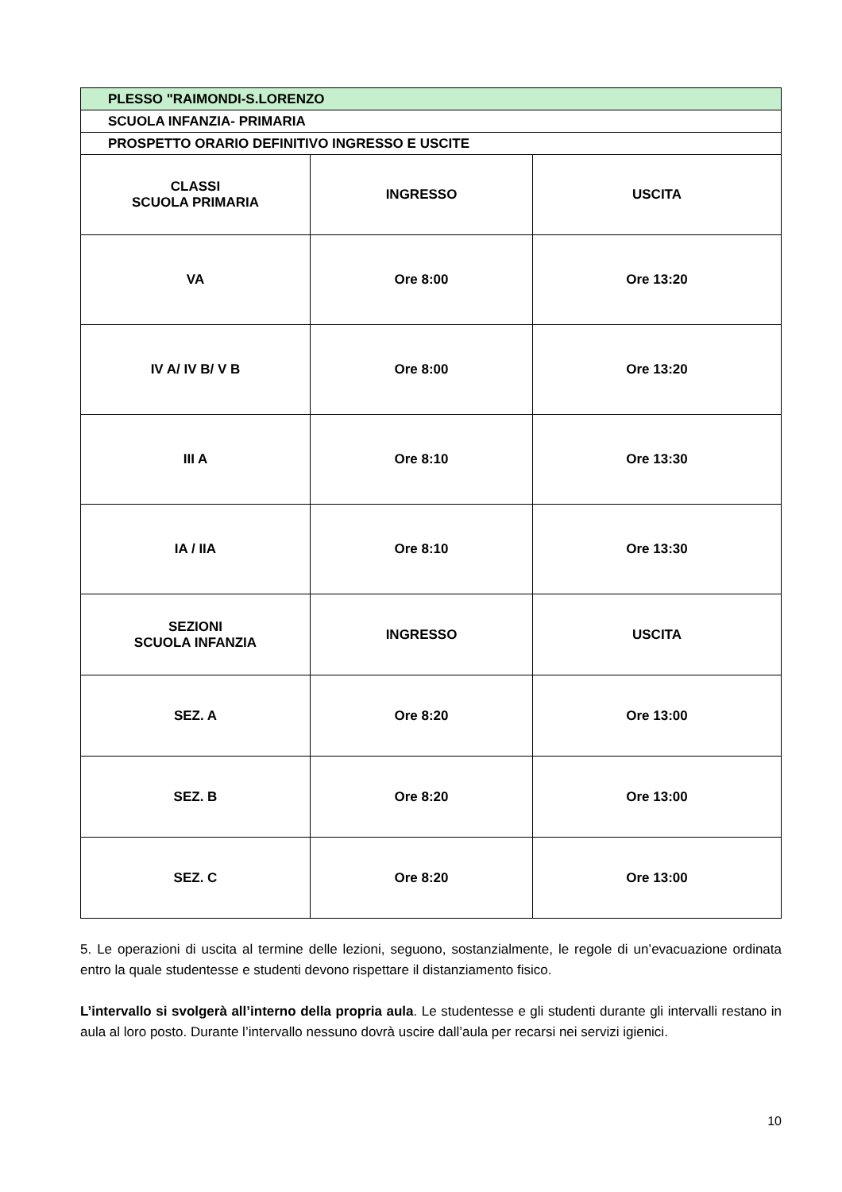| PLESSO "RAIMONDI-S.LORENZO | | |
| SCUOLA INFANZIA- PRIMARIA | | |
| PROSPETTO ORARIO DEFINITIVO INGRESSO E USCITE | | |
| CLASSI SCUOLA PRIMARIA | INGRESSO | USCITA |
| VA | Ore 8:00 | Ore 13:20 |
| IV A/ IV B/ V B | Ore 8:00 | Ore 13:20 |
| III A | Ore 8:10 | Ore 13:30 |
| IA / IIA | Ore 8:10 | Ore 13:30 |
| SEZIONI SCUOLA INFANZIA | INGRESSO | USCITA |
| SEZ. A | Ore 8:20 | Ore 13:00 |
| SEZ. B | Ore 8:20 | Ore 13:00 |
| SEZ. C | Ore 8:20 | Ore 13:00 |
5. Le operazioni di uscita al termine delle lezioni, seguono, sostanzialmente, le regole di un’evacuazione ordinata entro la quale studentesse e studenti devono rispettare il distanziamento fisico.
L’intervallo si svolgerà all’interno della propria aula. Le studentesse e gli studenti durante gli intervalli restano in aula al loro posto. Durante l’intervallo nessuno dovrà uscire dall’aula per recarsi nei servizi igienici.
10